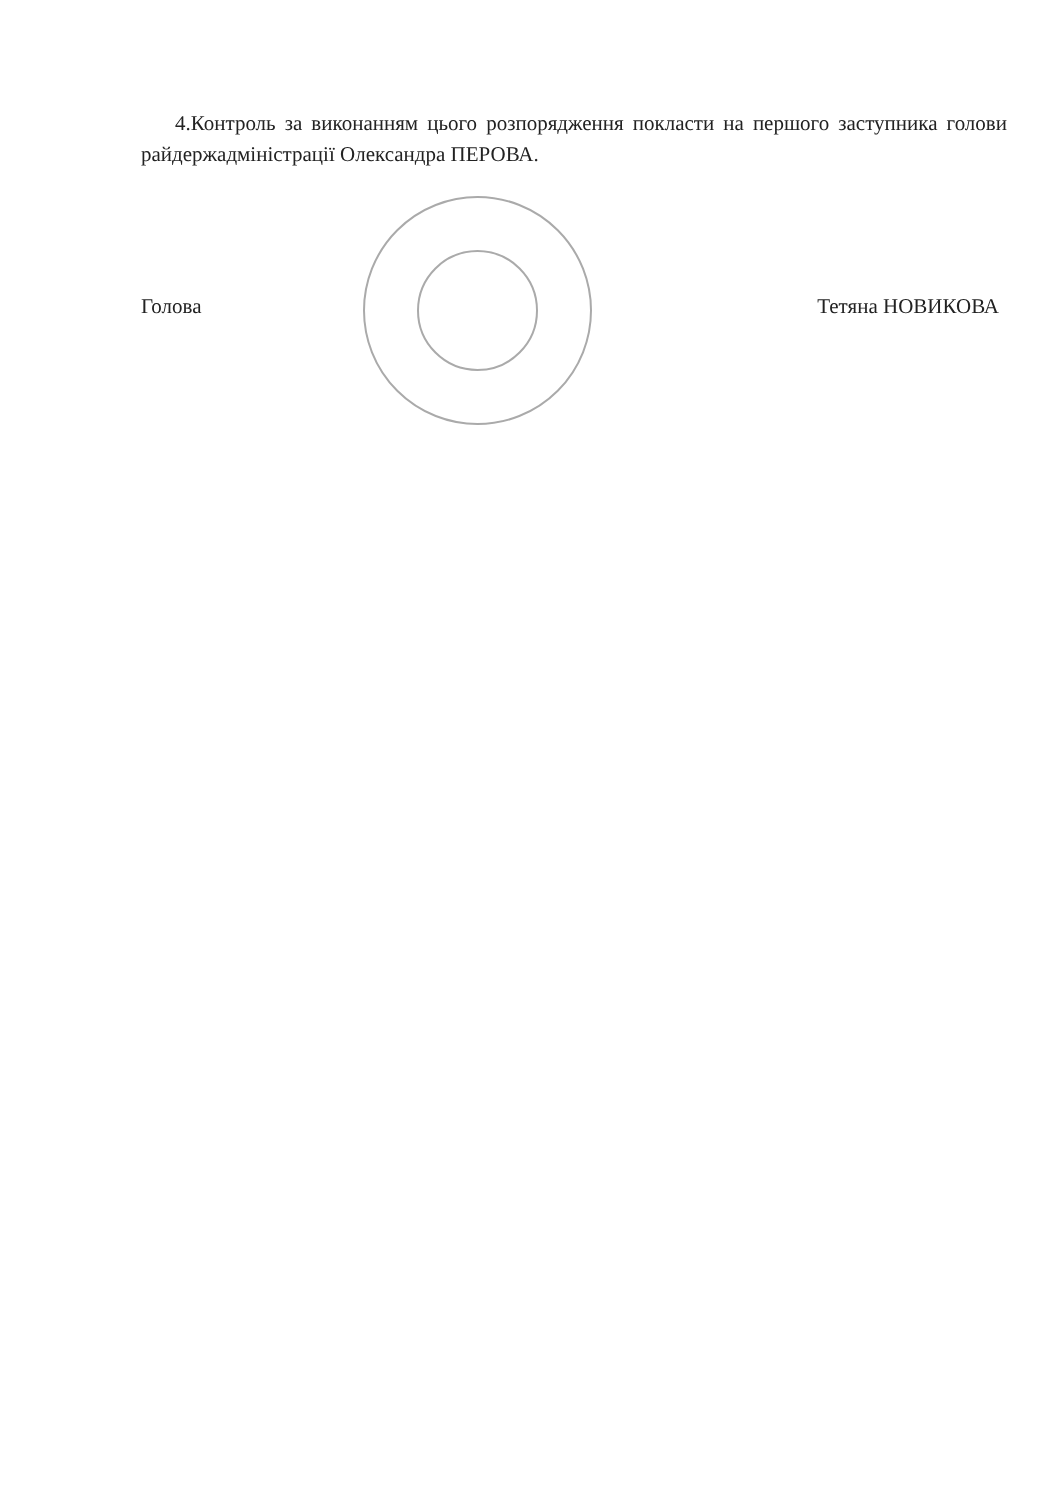4.Контроль за виконанням цього розпорядження покласти на першого заступника голови райдержадміністрації Олександра ПЕРОВА.
Голова Тетяна НОВИКОВА